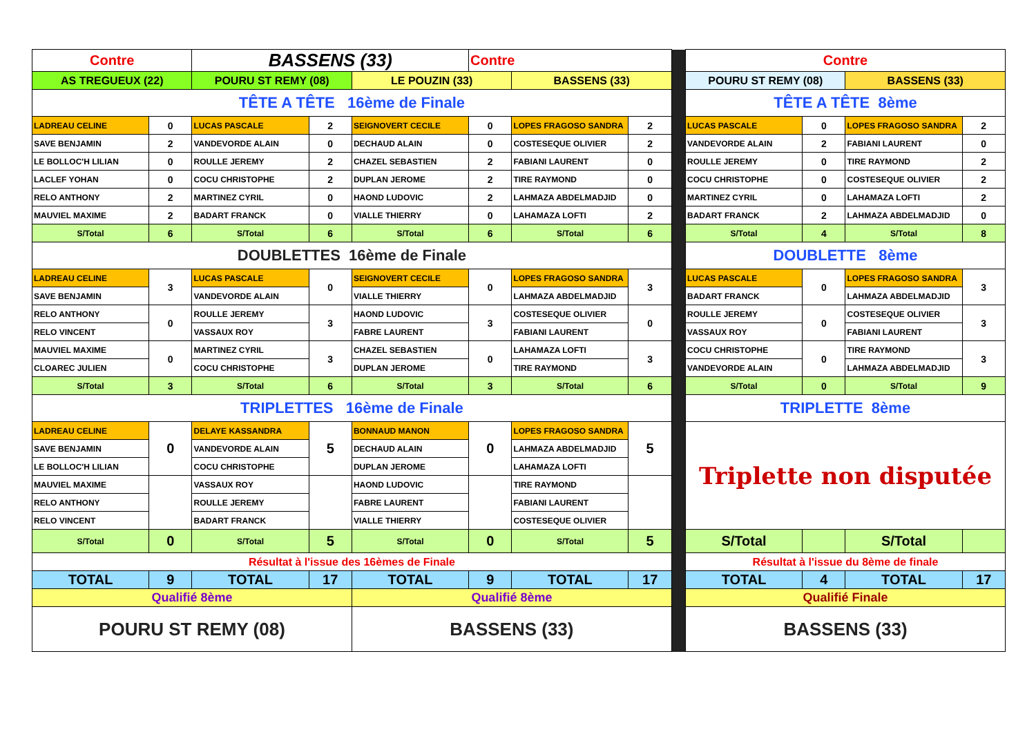| Contre | | BASSENS (33) | | | Contre | | | | Contre | | | |
| AS TREGUEUX (22) | | POURU ST REMY (08) | | LE POUZIN (33) | | BASSENS (33) | | | POURU ST REMY (08) | | BASSENS (33) | |
| TÊTE A TÊTE 16ème de Finale | | | | | | | | | TÊTE A TÊTE 8ème | | | |
| LADREAU CELINE | 0 | LUCAS PASCALE | 2 | SEIGNOVERT CECILE | 0 | LOPES FRAGOSO SANDRA | 2 | | LUCAS PASCALE | 0 | LOPES FRAGOSO SANDRA | 2 |
| SAVE BENJAMIN | 2 | VANDEVORDE ALAIN | 0 | DECHAUD ALAIN | 0 | COSTESEQUE OLIVIER | 2 | | VANDEVORDE ALAIN | 2 | FABIANI LAURENT | 0 |
| LE BOLLOC'H LILIAN | 0 | ROULLE JEREMY | 2 | CHAZEL SEBASTIEN | 2 | FABIANI LAURENT | 0 | | ROULLE JEREMY | 0 | TIRE RAYMOND | 2 |
| LACLEF YOHAN | 0 | COCU CHRISTOPHE | 2 | DUPLAN JEROME | 2 | TIRE RAYMOND | 0 | | COCU CHRISTOPHE | 0 | COSTESEQUE OLIVIER | 2 |
| RELO ANTHONY | 2 | MARTINEZ CYRIL | 0 | HAOND LUDOVIC | 2 | LAHMAZA ABDELMADJID | 0 | | MARTINEZ CYRIL | 0 | LAHAMAZA LOFTI | 2 |
| MAUVIEL MAXIME | 2 | BADART FRANCK | 0 | VIALLE THIERRY | 0 | LAHAMAZA LOFTI | 2 | | BADART FRANCK | 2 | LAHMAZA ABDELMADJID | 0 |
| S/Total | 6 | S/Total | 6 | S/Total | 6 | S/Total | 6 | | S/Total | 4 | S/Total | 8 |
| DOUBLETTES 16ème de Finale | | | | | | | | | DOUBLETTE 8ème | | | |
| LADREAU CELINE | 3 | LUCAS PASCALE | 0 | SEIGNOVERT CECILE | 0 | LOPES FRAGOSO SANDRA | 3 | | LUCAS PASCALE | 0 | LOPES FRAGOSO SANDRA | 3 |
| SAVE BENJAMIN | | VANDEVORDE ALAIN | | VIALLE THIERRY | | LAHMAZA ABDELMADJID | | | BADART FRANCK | | LAHMAZA ABDELMADJID | |
| RELO ANTHONY | 0 | ROULLE JEREMY | 3 | HAOND LUDOVIC | 3 | COSTESEQUE OLIVIER | 0 | | ROULLE JEREMY | 0 | COSTESEQUE OLIVIER | 3 |
| RELO VINCENT | | VASSAUX ROY | | FABRE LAURENT | | FABIANI LAURENT | | | VASSAUX ROY | | FABIANI LAURENT | |
| MAUVIEL MAXIME | 0 | MARTINEZ CYRIL | 3 | CHAZEL SEBASTIEN | 0 | LAHAMAZA LOFTI | 3 | | COCU CHRISTOPHE | 0 | TIRE RAYMOND | 3 |
| CLOAREC JULIEN | | COCU CHRISTOPHE | | DUPLAN JEROME | | TIRE RAYMOND | | | VANDEVORDE ALAIN | | LAHMAZA ABDELMADJID | |
| S/Total | 3 | S/Total | 6 | S/Total | 3 | S/Total | 6 | | S/Total | 0 | S/Total | 9 |
| TRIPLETTES 16ème de Finale | | | | | | | | | TRIPLETTE 8ème | | | |
| LADREAU CELINE | 0 | DELAYE KASSANDRA | 5 | BONNAUD MANON | 0 | LOPES FRAGOSO SANDRA | 5 | | Triplette non disputée | | | |
| SAVE BENJAMIN | | VANDEVORDE ALAIN | | DECHAUD ALAIN | | LAHMAZA ABDELMADJID | | | | | | |
| LE BOLLOC'H LILIAN | | COCU CHRISTOPHE | | DUPLAN JEROME | | LAHAMAZA LOFTI | | | | | | |
| MAUVIEL MAXIME | | VASSAUX ROY | | HAOND LUDOVIC | | TIRE RAYMOND | | | | | | |
| RELO ANTHONY | | ROULLE JEREMY | | FABRE LAURENT | | FABIANI LAURENT | | | | | | |
| RELO VINCENT | | BADART FRANCK | | VIALLE THIERRY | | COSTESEQUE OLIVIER | | | | | | |
| S/Total | 0 | S/Total | 5 | S/Total | 0 | S/Total | 5 | | S/Total | | S/Total | |
| Résultat à l'issue des 16èmes de Finale | | | | | | | | | Résultat à l'issue du 8ème de finale | | | |
| TOTAL | 9 | TOTAL | 17 | TOTAL | 9 | TOTAL | 17 | | TOTAL | 4 | TOTAL | 17 |
| Qualifié 8ème | | | | Qualifié 8ème | | | | | Qualifié Finale | | | |
| POURU ST REMY (08) | | | | BASSENS (33) | | | | | BASSENS (33) | | | |